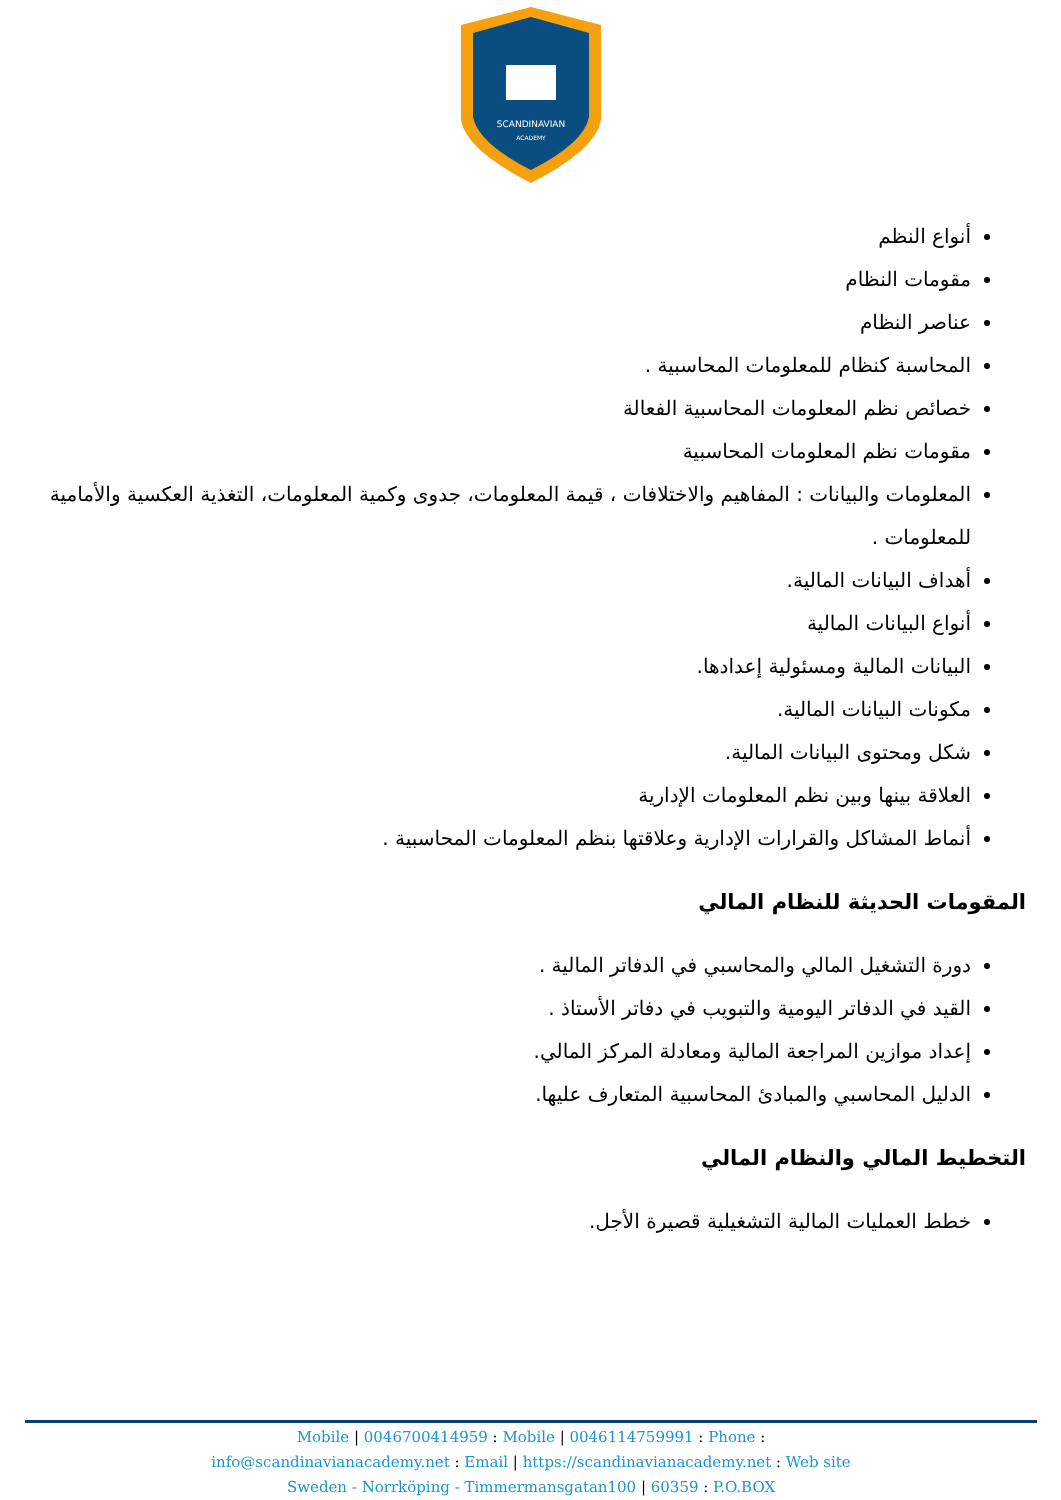SCANDINAVIAN
ACADEMY
أنواع النظم
مقومات النظام
عناصر النظام
المحاسبة كنظام للمعلومات المحاسبية .
خصائص نظم المعلومات المحاسبية الفعالة
مقومات نظم المعلومات المحاسبية
المعلومات والبيانات : المفاهيم والاختلافات ، قيمة المعلومات، جدوى وكمية المعلومات، التغذية العكسية والأمامية للمعلومات .
أهداف البيانات المالية.
أنواع البيانات المالية
البيانات المالية ومسئولية إعدادها.
مكونات البيانات المالية.
شكل ومحتوى البيانات المالية.
العلاقة بينها وبين نظم المعلومات الإدارية
أنماط المشاكل والقرارات الإدارية وعلاقتها بنظم المعلومات المحاسبية .
المقومات الحديثة للنظام المالي
دورة التشغيل المالي والمحاسبي في الدفاتر المالية .
القيد في الدفاتر اليومية والتبويب في دفاتر الأستاذ .
إعداد موازين المراجعة المالية ومعادلة المركز المالي.
الدليل المحاسبي والمبادئ المحاسبية المتعارف عليها.
التخطيط المالي والنظام المالي
خطط العمليات المالية التشغيلية قصيرة الأجل.
Mobile | 0046700414959 : Mobile | 0046114759991 : Phone :
info@scandinavianacademy.net : Email | https://scandinavianacademy.net : Web site
Sweden - Norrköping - Timmermansgatan100 | 60359 : P.O.BOX